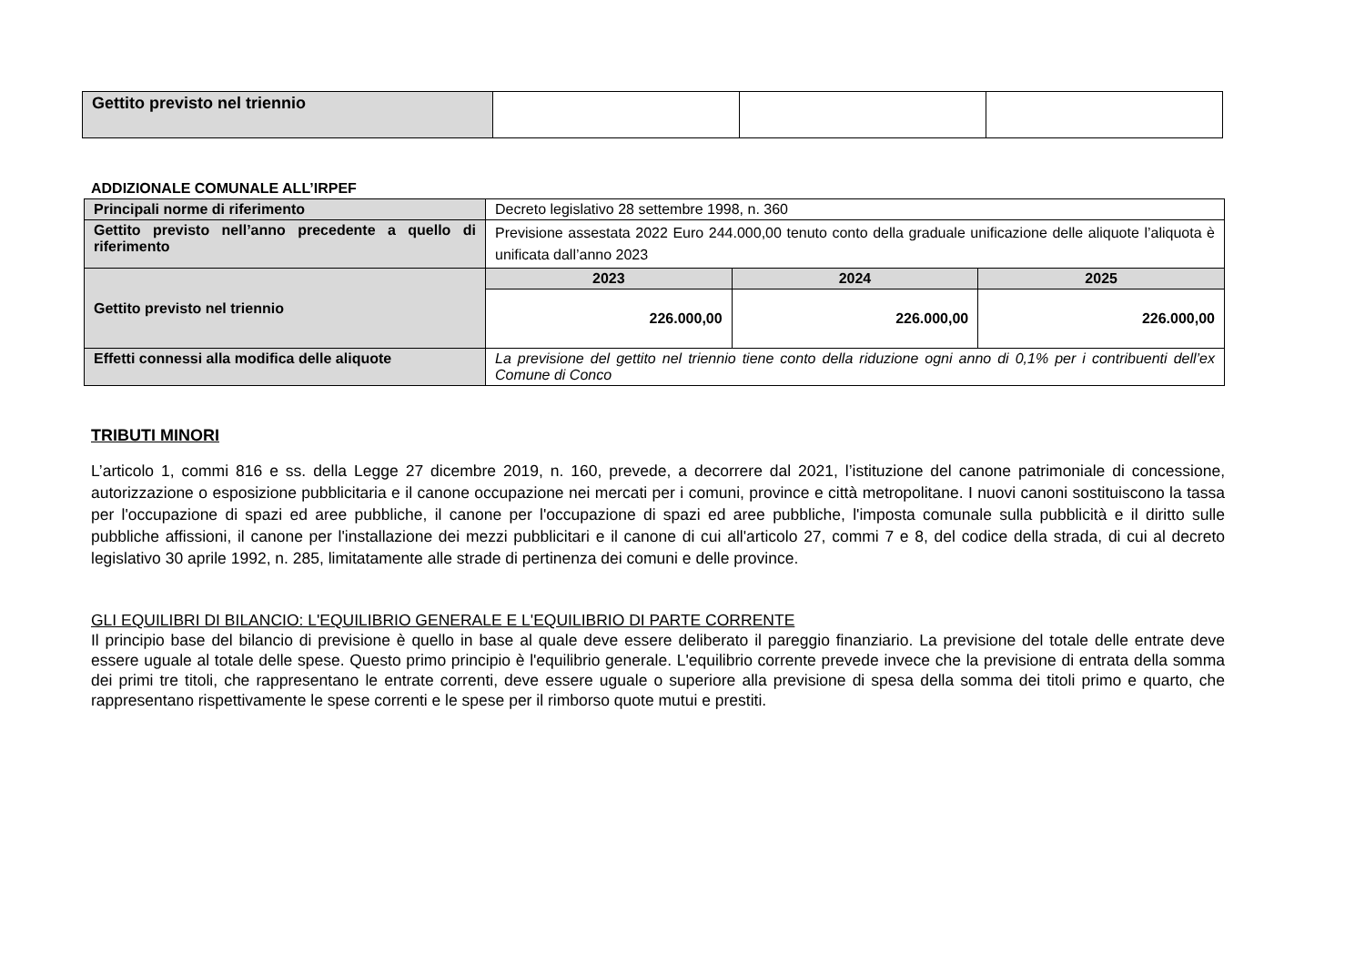| Gettito previsto nel triennio | | | |
ADDIZIONALE COMUNALE ALL’IRPEF
| Principali norme di riferimento | Decreto legislativo 28 settembre 1998, n. 360 | | |
| Gettito previsto nell’anno precedente a quello di riferimento | Previsione assestata 2022 Euro 244.000,00 tenuto conto della graduale unificazione delle aliquote l’aliquota è unificata dall’anno 2023 | | |
| Gettito previsto nel triennio | 2023 | 2024 | 2025 |
| | 226.000,00 | 226.000,00 | 226.000,00 |
| Effetti connessi alla modifica delle aliquote | La previsione del gettito nel triennio tiene conto della riduzione ogni anno di 0,1% per i contribuenti dell’ex Comune di Conco | | |
TRIBUTI MINORI
L’articolo 1, commi 816 e ss. della Legge 27 dicembre 2019, n. 160, prevede, a decorrere dal 2021, l’istituzione del canone patrimoniale di concessione, autorizzazione o esposizione pubblicitaria e il canone occupazione nei mercati per i comuni, province e città metropolitane. I nuovi canoni sostituiscono la tassa per l'occupazione di spazi ed aree pubbliche, il canone per l'occupazione di spazi ed aree pubbliche, l'imposta comunale sulla pubblicità e il diritto sulle pubbliche affissioni, il canone per l'installazione dei mezzi pubblicitari e il canone di cui all'articolo 27, commi 7 e 8, del codice della strada, di cui al decreto legislativo 30 aprile 1992, n. 285, limitatamente alle strade di pertinenza dei comuni e delle province.
GLI EQUILIBRI DI BILANCIO: L'EQUILIBRIO GENERALE E L'EQUILIBRIO DI PARTE CORRENTE
Il principio base del bilancio di previsione è quello in base al quale deve essere deliberato il pareggio finanziario. La previsione del totale delle entrate deve essere uguale al totale delle spese. Questo primo principio è l'equilibrio generale. L'equilibrio corrente prevede invece che la previsione di entrata della somma dei primi tre titoli, che rappresentano le entrate correnti, deve essere uguale o superiore alla previsione di spesa della somma dei titoli primo e quarto, che rappresentano rispettivamente le spese correnti e le spese per il rimborso quote mutui e prestiti.